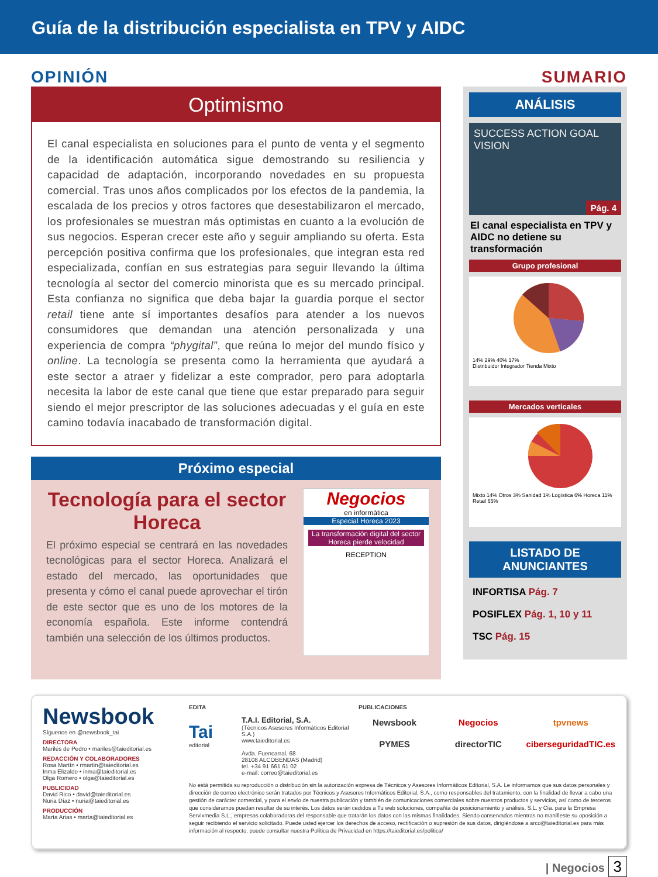Guía de la distribución especialista en TPV y AIDC
OPINIÓN
Optimismo
El canal especialista en soluciones para el punto de venta y el segmento de la identificación automática sigue demostrando su resiliencia y capacidad de adaptación, incorporando novedades en su propuesta comercial. Tras unos años complicados por los efectos de la pandemia, la escalada de los precios y otros factores que desestabilizaron el mercado, los profesionales se muestran más optimistas en cuanto a la evolución de sus negocios. Esperan crecer este año y seguir ampliando su oferta. Esta percepción positiva confirma que los profesionales, que integran esta red especializada, confían en sus estrategias para seguir llevando la última tecnología al sector del comercio minorista que es su mercado principal. Esta confianza no significa que deba bajar la guardia porque el sector retail tiene ante sí importantes desafíos para atender a los nuevos consumidores que demandan una atención personalizada y una experiencia de compra “phygital”, que reúna lo mejor del mundo físico y online. La tecnología se presenta como la herramienta que ayudará a este sector a atraer y fidelizar a este comprador, pero para adoptarla necesita la labor de este canal que tiene que estar preparado para seguir siendo el mejor prescriptor de las soluciones adecuadas y el guía en este camino todavía inacabado de transformación digital.
Próximo especial
Tecnología para el sector Horeca
El próximo especial se centrará en las novedades tecnológicas para el sector Horeca. Analizará el estado del mercado, las oportunidades que presenta y cómo el canal puede aprovechar el tirón de este sector que es uno de los motores de la economía española. Este informe contendrá también una selección de los últimos productos.
Negocios
en informática
Especial Horeca 2023
La transformación digital del sector Horeca pierde velocidad
RECEPTION
SUMARIO
ANÁLISIS
SUCCESS ACTION GOAL VISION
Pág. 4
El canal especialista en TPV y AIDC no detiene su transformación
Grupo profesional
14% 29% 40% 17%
Distribuidor Integrador Tienda Mixto
Mercados verticales
Mixto 14% Otros 3% Sanidad 1% Logística 6% Horeca 11% Retail 65%
LISTADO DE ANUNCIANTES
INFORTISA Pág. 7
POSIFLEX Pág. 1, 10 y 11
TSC Pág. 15
Newsbook
Síguenos en @newsbook_tai
DIRECTORA
Marilés de Pedro • mariles@taieditorial.es
REDACCIÓN Y COLABORADORES
Rosa Martín • rmartin@taieditorial.es
Inma Elizalde • inma@taieditorial.es
Olga Romero • olga@taieditorial.es
PUBLICIDAD
David Rico • david@taieditorial.es
Nuria Díaz • nuria@taieditorial.es
PRODUCCIÓN
Marta Arias • marta@taieditorial.es
EDITA
Tai
editorial
T.A.I. Editorial, S.A.
(Técnicos Asesores Informáticos Editorial S.A.)
www.taieditorial.es
Avda. Fuencarral, 68
28108 ALCOBENDAS (Madrid)
tel. +34 91 661 61 02
e-mail: correo@taieditorial.es
PUBLICACIONES
Newsbook Negocios tpvnews PYMES directorTIC ciberseguridadTIC.es
No está permitida su reproducción o distribución sin la autorización expresa de Técnicos y Asesores Informáticos Editorial, S.A. Le informamos que sus datos personales y dirección de correo electrónico serán tratados por Técnicos y Asesores Informáticos Editorial, S.A., como responsables del tratamiento, con la finalidad de llevar a cabo una gestión de carácter comercial, y para el envío de nuestra publicación y también de comunicaciones comerciales sobre nuestros productos y servicios, así como de terceros que consideramos puedan resultar de su interés. Los datos serán cedidos a Tu web soluciones, compañía de posicionamiento y análisis, S.L. y Cía. para la Empresa Servixmedia S.L., empresas colaboradoras del responsable que tratarán los datos con las mismas finalidades. Siendo conservados mientras no manifieste su oposición a seguir recibiendo el servicio solicitado. Puede usted ejercer los derechos de acceso, rectificación o supresión de sus datos, dirigiéndose a arco@taieditorial.es para más información al respecto, puede consultar nuestra Política de Privacidad en https://taieditorial.es/politica/
| Negocios 3